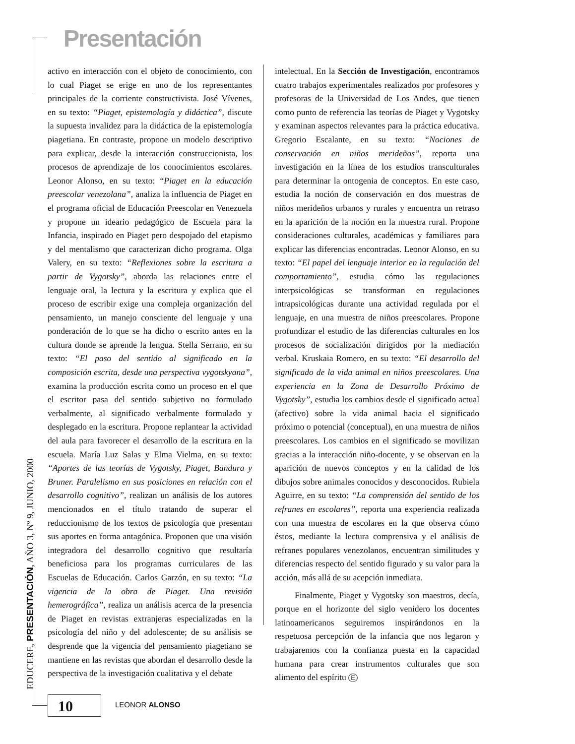Presentación
activo en interacción con el objeto de conocimiento, con lo cual Piaget se erige en uno de los representantes principales de la corriente constructivista. José Vívenes, en su texto: “Piaget, epistemología y didáctica”, discute la supuesta invalidez para la didáctica de la epistemología piagetiana. En contraste, propone un modelo descriptivo para explicar, desde la interacción construccionista, los procesos de aprendizaje de los conocimientos escolares. Leonor Alonso, en su texto: “Piaget en la educación preescolar venezolana”, analiza la influencia de Piaget en el programa oficial de Educación Preescolar en Venezuela y propone un ideario pedagógico de Escuela para la Infancia, inspirado en Piaget pero despojado del etapismo y del mentalismo que caracterizan dicho programa. Olga Valery, en su texto: “Reflexiones sobre la escritura a partir de Vygotsky”, aborda las relaciones entre el lenguaje oral, la lectura y la escritura y explica que el proceso de escribir exige una compleja organización del pensamiento, un manejo consciente del lenguaje y una ponderación de lo que se ha dicho o escrito antes en la cultura donde se aprende la lengua. Stella Serrano, en su texto: “El paso del sentido al significado en la composición escrita, desde una perspectiva vygotskyana”, examina la producción escrita como un proceso en el que el escritor pasa del sentido subjetivo no formulado verbalmente, al significado verbalmente formulado y desplegado en la escritura. Propone replantear la actividad del aula para favorecer el desarrollo de la escritura en la escuela. María Luz Salas y Elma Vielma, en su texto: “Aportes de las teorías de Vygotsky, Piaget, Bandura y Bruner. Paralelismo en sus posiciones en relación con el desarrollo cognitivo”, realizan un análisis de los autores mencionados en el título tratando de superar el reduccionismo de los textos de psicología que presentan sus aportes en forma antagónica. Proponen que una visión integradora del desarrollo cognitivo que resultaría beneficiosa para los programas curriculares de las Escuelas de Educación. Carlos Garzón, en su texto: “La vigencia de la obra de Piaget. Una revisión hemerográfica”, realiza un análisis acerca de la presencia de Piaget en revistas extranjeras especializadas en la psicología del niño y del adolescente; de su análisis se desprende que la vigencia del pensamiento piagetiano se mantiene en las revistas que abordan el desarrollo desde la perspectiva de la investigación cualitativa y el debate
intelectual. En la Sección de Investigación, encontramos cuatro trabajos experimentales realizados por profesores y profesoras de la Universidad de Los Andes, que tienen como punto de referencia las teorías de Piaget y Vygotsky y examinan aspectos relevantes para la práctica educativa. Gregorio Escalante, en su texto: “Nociones de conservación en niños merideños”, reporta una investigación en la línea de los estudios transculturales para determinar la ontogenia de conceptos. En este caso, estudia la noción de conservación en dos muestras de niños merideños urbanos y rurales y encuentra un retraso en la aparición de la noción en la muestra rural. Propone consideraciones culturales, académicas y familiares para explicar las diferencias encontradas. Leonor Alonso, en su texto: “El papel del lenguaje interior en la regulación del comportamiento”, estudia cómo las regulaciones interpsicológicas se transforman en regulaciones intrapsicológicas durante una actividad regulada por el lenguaje, en una muestra de niños preescolares. Propone profundizar el estudio de las diferencias culturales en los procesos de socialización dirigidos por la mediación verbal. Kruskaia Romero, en su texto: “El desarrollo del significado de la vida animal en niños preescolares. Una experiencia en la Zona de Desarrollo Próximo de Vygotsky”, estudia los cambios desde el significado actual (afectivo) sobre la vida animal hacia el significado próximo o potencial (conceptual), en una muestra de niños preescolares. Los cambios en el significado se movilizan gracias a la interacción niño-docente, y se observan en la aparición de nuevos conceptos y en la calidad de los dibujos sobre animales conocidos y desconocidos. Rubiela Aguirre, en su texto: “La comprensión del sentido de los refranes en escolares”, reporta una experiencia realizada con una muestra de escolares en la que observa cómo éstos, mediante la lectura comprensiva y el análisis de refranes populares venezolanos, encuentran similitudes y diferencias respecto del sentido figurado y su valor para la acción, más allá de su acepción inmediata.
Finalmente, Piaget y Vygotsky son maestros, decía, porque en el horizonte del siglo venidero los docentes latinoamericanos seguiremos inspirándonos en la respetuosa percepción de la infancia que nos legaron y trabajaremos con la confianza puesta en la capacidad humana para crear instrumentos culturales que son alimento del espíritu E
EDUCERE, PRESENTACIÓN, AÑO 3, Nº 9, JUNIO, 2000 10 LEONOR ALONSO